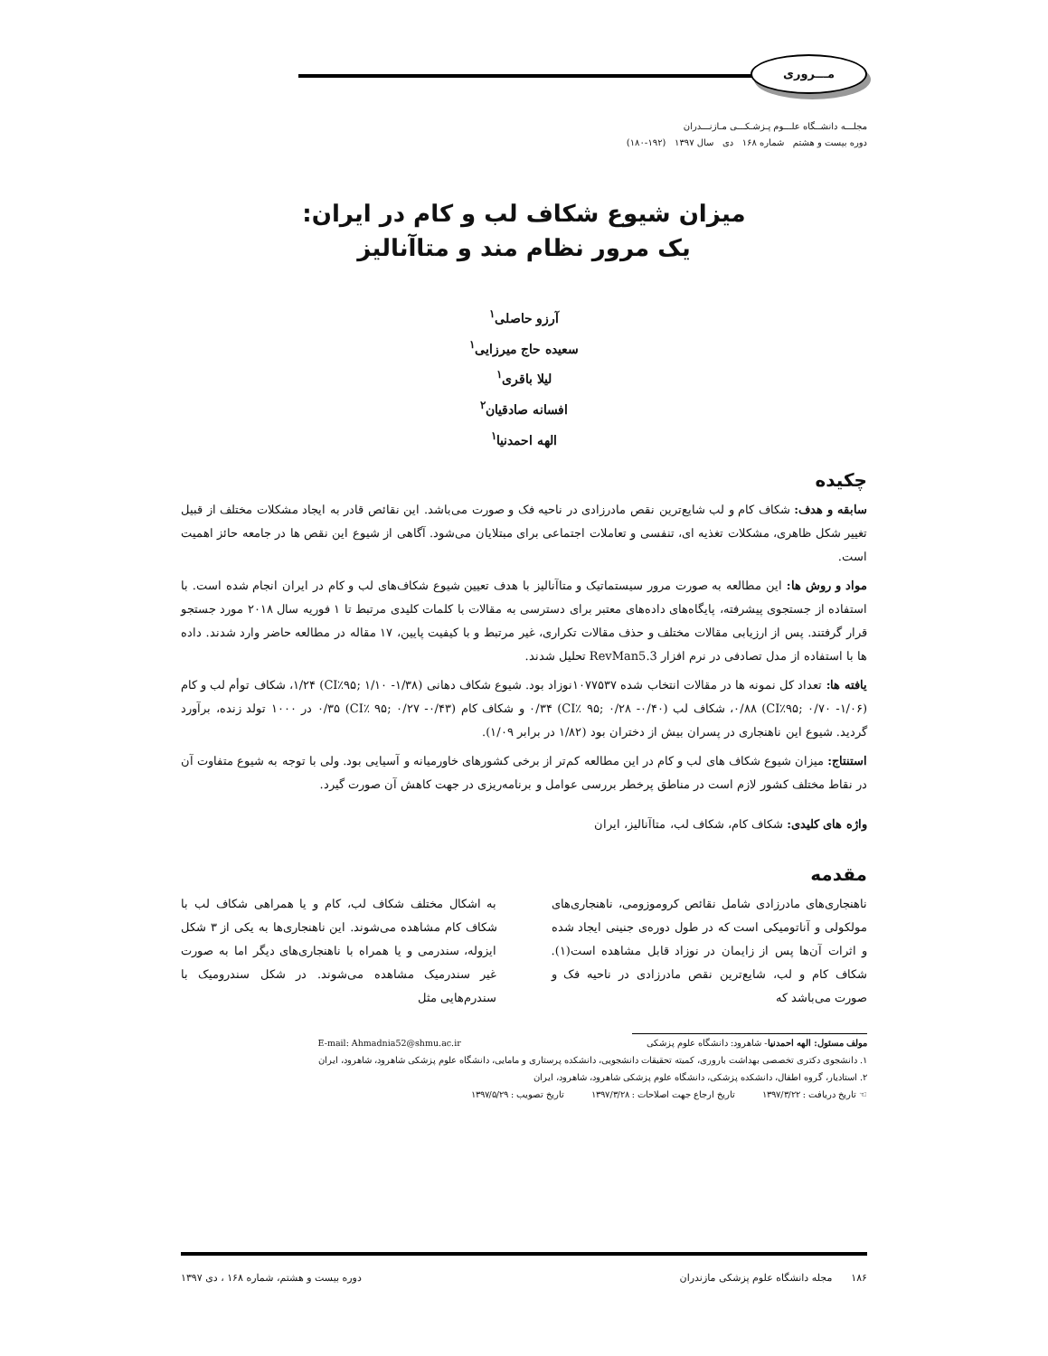مـــروری
مجلـــه دانشــگاه علـــوم پـزشـکـــی مـازنـــدران
دوره بیست و هشتم شماره ۱۶۸ دی سال ۱۳۹۷ (۱۹۲-۱۸۰)
میزان شیوع شکاف لب و کام در ایران:
یک مرور نظام مند و متاآنالیز
آرزو حاصلی<sup>۱</sup>
سعیده حاج میرزایی<sup>۱</sup>
لیلا باقری<sup>۱</sup>
افسانه صادقیان<sup>۲</sup>
الهه احمدنیا<sup>۱</sup>
چکیده
سابقه و هدف: شکاف کام و لب شایع‌ترین نقص مادرزادی در ناحیه فک و صورت می‌باشد. این نقائص قادر به ایجاد مشکلات مختلف از قبیل تغییر شکل ظاهری، مشکلات تغذیه ای، تنفسی و تعاملات اجتماعی برای مبتلایان می‌شود. آگاهی از شیوع این نقص ها در جامعه حائز اهمیت است.
مواد و روش ها: این مطالعه به صورت مرور سیستماتیک و متاآنالیز با هدف تعیین شیوع شکاف‌های لب و کام در ایران انجام شده است. با استفاده از جستجوی پیشرفته، پایگاه‌های داده‌های معتبر برای دسترسی به مقالات با کلمات کلیدی مرتبط تا ۱ فوریه سال ۲۰۱۸ مورد جستجو قرار گرفتند. پس از ارزیابی مقالات مختلف و حذف مقالات تکراری، غیر مرتبط و با کیفیت پایین، ۱۷ مقاله در مطالعه حاضر وارد شدند. داده ها با استفاده از مدل تصادفی در نرم افزار RevMan5.3 تحلیل شدند.
یافته ها: تعداد کل نمونه ها در مقالات انتخاب شده ۱۰۷۷۵۳۷نوزاد بود. شیوع شکاف دهانی (CI٪۹۵; ۱/۱۰ -۱/۳۸) ۱/۲۴، شکاف توأم لب و کام (CI٪۹۵; ۰/۷۰ -۱/۰۶) ۰/۸۸، شکاف لب (CI٪ ۹۵; ۰/۲۸ -۰/۴۰) ۰/۳۴ و شکاف کام (CI٪ ۹۵; ۰/۲۷ -۰/۴۳) ۰/۳۵ در ۱۰۰۰ تولد زنده، برآورد گردید. شیوع این ناهنجاری در پسران بیش از دختران بود (۱/۸۲ در برابر ۱/۰۹).
استنتاج: میزان شیوع شکاف های لب و کام در این مطالعه کم‌تر از برخی کشورهای خاورمیانه و آسیایی بود. ولی با توجه به شیوع متفاوت آن در نقاط مختلف کشور لازم است در مناطق پرخطر بررسی عوامل و برنامه‌ریزی در جهت کاهش آن صورت گیرد.
واژه های کلیدی: شکاف کام، شکاف لب، متاآنالیز، ایران
مقدمه
ناهنجاری‌های مادرزادی شامل نقائص کروموزومی، ناهنجاری‌های مولکولی و آناتومیکی است که در طول دوره‌ی جنینی ایجاد شده و اثرات آن‌ها پس از زایمان در نوزاد قابل مشاهده است(۱). شکاف کام و لب، شایع‌ترین نقص مادرزادی در ناحیه فک و صورت می‌باشد که
به اشکال مختلف شکاف لب، کام و یا همراهی شکاف لب با شکاف کام مشاهده می‌شوند. این ناهنجاری‌ها به یکی از ۳ شکل ایزوله، سندرمی و یا همراه با ناهنجاری‌های دیگر اما به صورت غیر سندرمیک مشاهده می‌شوند. در شکل سندرومیک با سندرم‌هایی مثل
مولف مسئول: الهه احمدنیا- شاهرود: دانشگاه علوم پزشکی E-mail: Ahmadnia52@shmu.ac.ir
۱. دانشجوی دکتری تخصصی بهداشت باروری، کمیته تحقیقات دانشجویی، دانشکده پرستاری و مامایی، دانشگاه علوم پزشکی شاهرود، شاهرود، ایران
۲. استادیار، گروه اطفال، دانشکده پزشکی، دانشگاه علوم پزشکی شاهرود، شاهرود، ایران
☜ تاریخ دریافت : ۱۳۹۷/۳/۲۲ تاریخ ارجاع جهت اصلاحات : ۱۳۹۷/۳/۲۸ تاریخ تصویب : ۱۳۹۷/۵/۲۹
۱۸۶ مجله دانشگاه علوم پزشکی مازندران دوره بیست و هشتم، شماره ۱۶۸ ، دی ۱۳۹۷